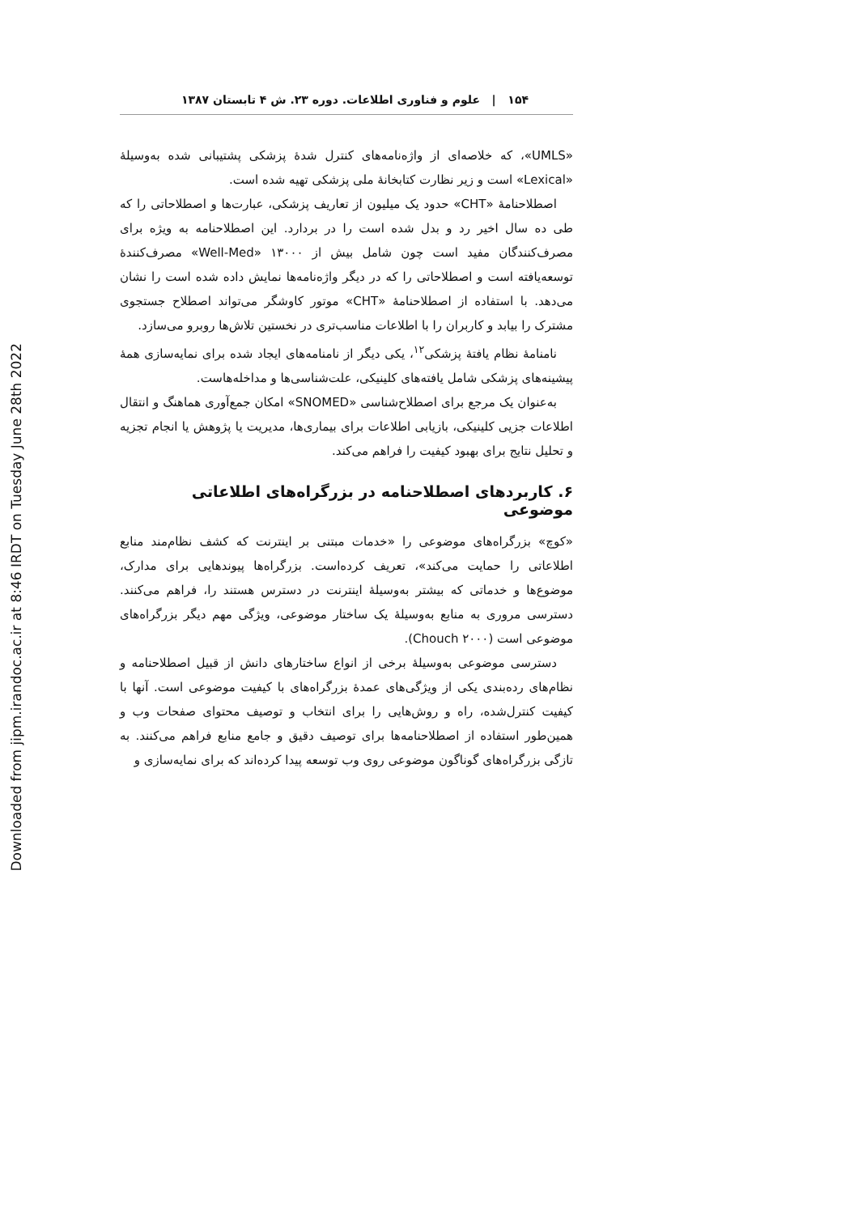Downloaded from jipm.irandoc.ac.ir at 8:46 IRDT on Tuesday June 28th 2022
۱۵۴ | علوم و فناوری اطلاعات. دوره ۲۳. ش ۴ تابستان ۱۳۸۷
«UMLS»، که خلاصه‌ای از واژه‌نامه‌های کنترل شدهٔ پزشکی پشتیبانی شده به‌وسیلهٔ «Lexical» است و زیر نظارت کتابخانهٔ ملی پزشکی تهیه شده است.
اصطلاحنامهٔ «CHT» حدود یک میلیون از تعاریف پزشکی، عبارت‌ها و اصطلاحاتی را که طی ده سال اخیر رد و بدل شده است را در بردارد. این اصطلاحنامه به ویژه برای مصرف‌کنندگان مفید است چون شامل بیش از ۱۳۰۰۰ «Well-Med» مصرف‌کنندهٔ توسعه‌یافته است و اصطلاحاتی را که در دیگر واژه‌نامه‌ها نمایش داده شده است را نشان می‌دهد. با استفاده از اصطلاحنامهٔ «CHT» موتور کاوشگر می‌تواند اصطلاح جستجوی مشترک را بیابد و کاربران را با اطلاعات مناسب‌تری در نخستین تلاش‌ها روبرو می‌سازد.
نامنامهٔ نظام یافتهٔ پزشکی<sup>۱۲</sup>، یکی دیگر از نامنامه‌های ایجاد شده برای نمایه‌سازی همهٔ پیشینه‌های پزشکی شامل یافته‌های کلینیکی، علت‌شناسی‌ها و مداخله‌هاست.
به‌عنوان یک مرجع برای اصطلاح‌شناسی «SNOMED» امکان جمع‌آوری هماهنگ و انتقال اطلاعات جزیی کلینیکی، بازیابی اطلاعات برای بیماری‌ها، مدیریت یا پژوهش یا انجام تجزیه و تحلیل نتایج برای بهبود کیفیت را فراهم می‌کند.
۶. کاربردهای اصطلاحنامه در بزرگراه‌های اطلاعاتی موضوعی
«کوچ» بزرگراه‌های موضوعی را «خدمات مبتنی بر اینترنت که کشف نظام‌مند منابع اطلاعاتی را حمایت می‌کند»، تعریف کرده‌است. بزرگراه‌ها پیوندهایی برای مدارک، موضوع‌ها و خدماتی که بیشتر به‌وسیلهٔ اینترنت در دسترس هستند را، فراهم می‌کنند. دسترسی مروری به منابع به‌وسیلهٔ یک ساختار موضوعی، ویژگی مهم دیگر بزرگراه‌های موضوعی است (Chouch ۲۰۰۰).
دسترسی موضوعی به‌وسیلهٔ برخی از انواع ساختارهای دانش از قبیل اصطلاحنامه و نظام‌های رده‌بندی یکی از ویژگی‌های عمدهٔ بزرگراه‌های با کیفیت موضوعی است. آنها با کیفیت کنترل‌شده، راه و روش‌هایی را برای انتخاب و توصیف محتوای صفحات وب و همین‌طور استفاده از اصطلاحنامه‌ها برای توصیف دقیق و جامع منابع فراهم می‌کنند. به تازگی بزرگراه‌های گوناگون موضوعی روی وب توسعه پیدا کرده‌اند که برای نمایه‌سازی و